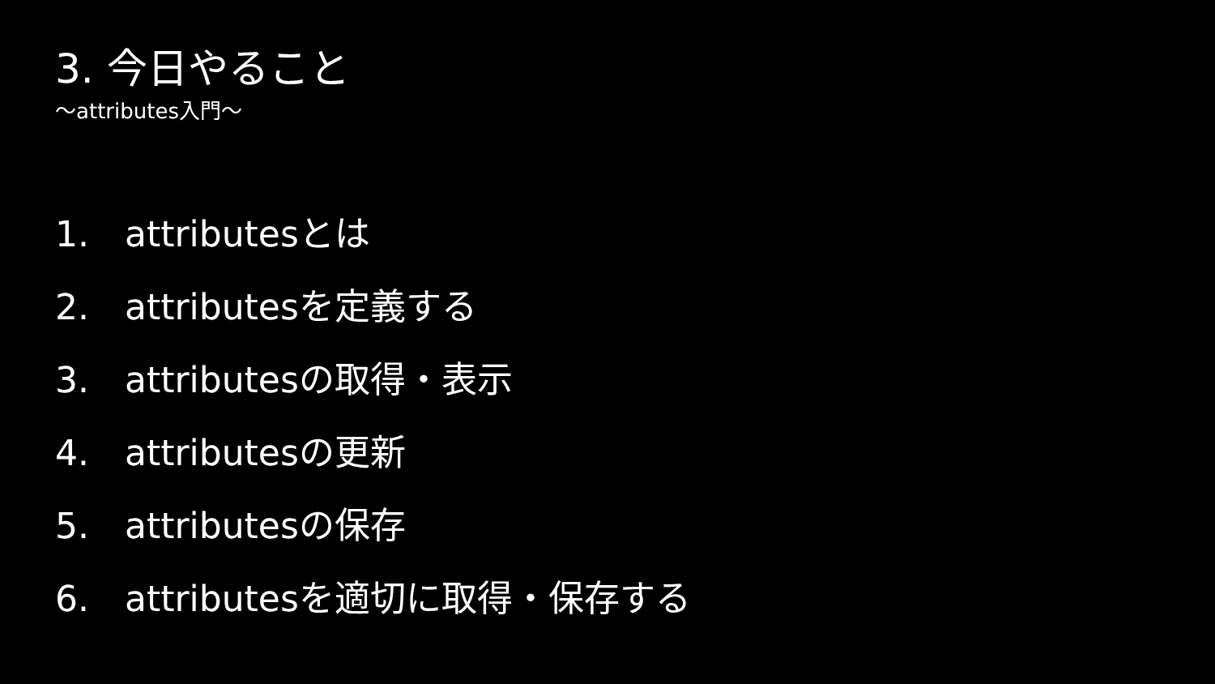3. 今日やること
〜attributes入門〜
1. attributesとは
2. attributesを定義する
3. attributesの取得・表示
4. attributesの更新
5. attributesの保存
6. attributesを適切に取得・保存する